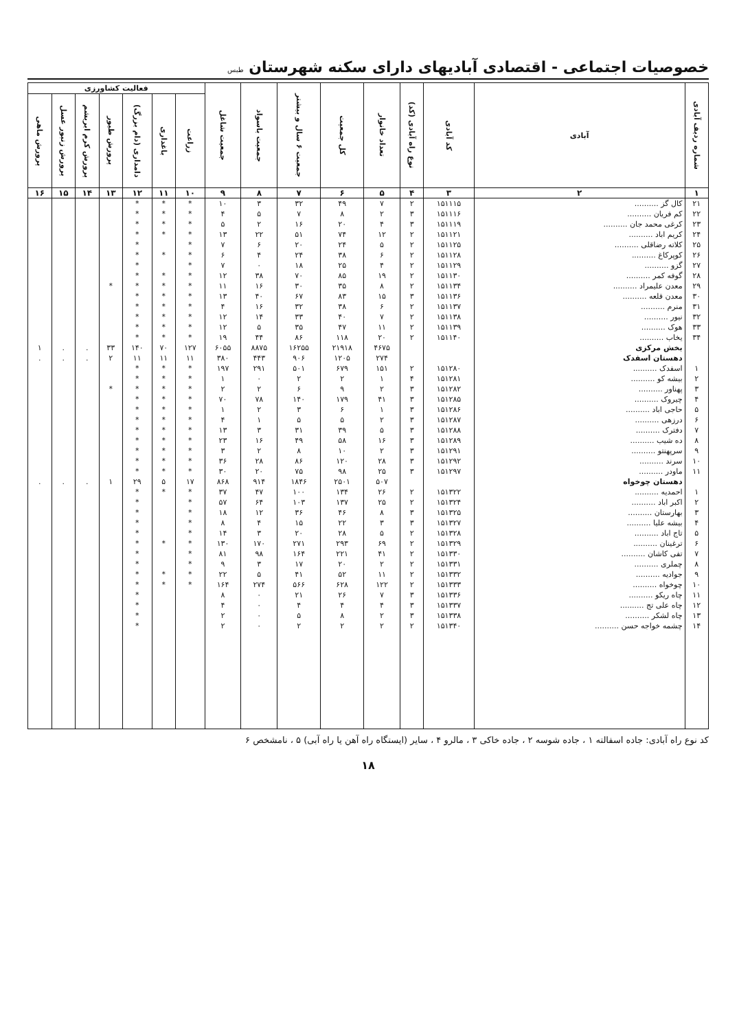خصوصیات اجتماعی - اقتصادی آبادیهای دارای سکنه شهرستان طبس
| شماره ردیف آبادی | آبادی | کد آبادی | نوع راه آبادی (کد) | تعداد خانوار | کل جمعیت | جمعیت ۶ سال و بیشتر | جمعیت باسواد | جمعیت شاغل | فعالیت کشاورزی | | | | | | |
| --- | --- | --- | --- | --- | --- | --- | --- | --- | --- | --- | --- | --- | --- | --- | --- |
| | | | | | | | | | زراعت | باغداری | دامداری (دام بزرگ) | پرورش طیور | پرورش کرم ابریشم | پرورش زنبور عسل | پرورش ماهی |
| ۱ | ۲ | ۳ | ۴ | ۵ | ۶ | ۷ | ۸ | ۹ | ۱۰ | ۱۱ | ۱۲ | ۱۳ | ۱۴ | ۱۵ | ۱۶ |
| ۲۱ | کال گز .......... | ۱۵۱۱۱۵ | ۲ | ۷ | ۴۹ | ۳۲ | ۳ | ۱۰ | * | * | * | | | | |
| ۲۲ | کم فریان .......... | ۱۵۱۱۱۶ | ۳ | ۲ | ۸ | ۷ | ۵ | ۴ | * | * | * | | | | |
| ۲۳ | کرغی محمد جان .......... | ۱۵۱۱۱۹ | ۳ | ۴ | ۲۰ | ۱۶ | ۲ | ۵ | * | * | * | | | | |
| ۲۴ | کریم اباد .......... | ۱۵۱۱۲۱ | ۲ | ۱۲ | ۷۴ | ۵۱ | ۲۲ | ۱۳ | * | * | * | | | | |
| ۲۵ | کلاته رضاقلی .......... | ۱۵۱۱۲۵ | ۲ | ۵ | ۲۴ | ۲۰ | ۶ | ۷ | * | | * | | | | |
| ۲۶ | کوپرکاغ .......... | ۱۵۱۱۲۸ | ۲ | ۶ | ۳۸ | ۲۴ | ۴ | ۶ | * | * | * | | | | |
| ۲۷ | گزو .......... | ۱۵۱۱۲۹ | ۲ | ۴ | ۲۵ | ۱۸ | ۰ | ۷ | * | | * | | | | |
| ۲۸ | گوفه کمر .......... | ۱۵۱۱۳۰ | ۲ | ۱۹ | ۸۵ | ۷۰ | ۳۸ | ۱۲ | * | * | * | | | | |
| ۲۹ | معدن علیمراد .......... | ۱۵۱۱۳۴ | ۲ | ۸ | ۳۵ | ۳۰ | ۱۶ | ۱۱ | * | * | * | * | | | |
| ۳۰ | معدن قلعه .......... | ۱۵۱۱۳۶ | ۳ | ۱۵ | ۸۳ | ۶۷ | ۴۰ | ۱۳ | * | * | * | | | | |
| ۳۱ | منرم .......... | ۱۵۱۱۳۷ | ۲ | ۶ | ۳۸ | ۳۲ | ۱۶ | ۴ | * | * | * | | | | |
| ۳۲ | نیور .......... | ۱۵۱۱۳۸ | ۲ | ۷ | ۴۰ | ۳۳ | ۱۴ | ۱۲ | * | * | * | | | | |
| ۳۳ | هوک .......... | ۱۵۱۱۳۹ | ۲ | ۱۱ | ۴۷ | ۳۵ | ۵ | ۱۲ | * | * | * | | | | |
| ۳۴ | یخاب .......... | ۱۵۱۱۴۰ | ۲ | ۲۰ | ۱۱۸ | ۸۶ | ۴۴ | ۱۹ | * | * | * | | | | |
| | بخش مرکزی | | | ۴۶۷۵ | ۲۱۹۱۸ | ۱۶۲۵۵ | ۸۸۷۵ | ۶۰۵۵ | ۱۲۷ | ۷۰ | ۱۴۰ | ۳۳ | . | . | ۱ |
| | دهستان اسفدک | | | ۲۷۴ | ۱۲۰۵ | ۹۰۶ | ۴۴۳ | ۳۸۰ | ۱۱ | ۱۱ | ۱۱ | ۲ | . | . | . |
| ۱ | اسفدک .......... | ۱۵۱۲۸۰ | ۲ | ۱۵۱ | ۶۷۹ | ۵۰۱ | ۲۹۱ | ۱۹۷ | * | * | * | | | | |
| ۲ | بیشه کو .......... | ۱۵۱۲۸۱ | ۴ | ۱ | ۲ | ۲ | ۰ | ۱ | * | * | * | | | | |
| ۳ | پهناور .......... | ۱۵۱۲۸۲ | ۳ | ۲ | ۹ | ۶ | ۲ | ۲ | * | * | * | * | | | |
| ۴ | چیروک .......... | ۱۵۱۲۸۵ | ۳ | ۴۱ | ۱۷۹ | ۱۴۰ | ۷۸ | ۷۰ | * | * | * | | | | |
| ۵ | حاجی اباد .......... | ۱۵۱۲۸۶ | ۳ | ۱ | ۶ | ۳ | ۲ | ۱ | * | * | * | | | | |
| ۶ | درزهی .......... | ۱۵۱۲۸۷ | ۳ | ۲ | ۵ | ۵ | ۱ | ۴ | * | * | * | | | | |
| ۷ | دفترک .......... | ۱۵۱۲۸۸ | ۳ | ۵ | ۳۹ | ۳۱ | ۳ | ۱۳ | * | * | * | | | | |
| ۸ | ده شیب .......... | ۱۵۱۲۸۹ | ۳ | ۱۶ | ۵۸ | ۴۹ | ۱۶ | ۲۳ | * | * | * | | | | |
| ۹ | سرپهنتو .......... | ۱۵۱۲۹۱ | ۳ | ۲ | ۱۰ | ۸ | ۲ | ۳ | * | * | * | | | | |
| ۱۰ | سرند .......... | ۱۵۱۲۹۲ | ۳ | ۲۸ | ۱۲۰ | ۸۶ | ۲۸ | ۳۶ | * | * | * | | | | |
| ۱۱ | ماودر .......... | ۱۵۱۲۹۷ | ۳ | ۲۵ | ۹۸ | ۷۵ | ۲۰ | ۳۰ | * | * | * | | | | |
| | دهستان چوخواه | | | ۵۰۷ | ۲۵۰۱ | ۱۸۴۶ | ۹۱۴ | ۸۶۸ | ۱۷ | ۵ | ۲۹ | ۱ | . | . | . |
| ۱ | احمدیه .......... | ۱۵۱۳۲۲ | ۲ | ۲۶ | ۱۳۴ | ۱۰۰ | ۴۷ | ۳۷ | * | * | * | | | | |
| ۲ | اکبر اباد .......... | ۱۵۱۳۲۴ | ۲ | ۲۵ | ۱۳۷ | ۱۰۳ | ۶۴ | ۵۷ | * | | * | | | | |
| ۳ | بهارستان .......... | ۱۵۱۳۲۵ | ۳ | ۸ | ۴۶ | ۳۶ | ۱۲ | ۱۸ | * | | * | | | | |
| ۴ | بیشه علیا .......... | ۱۵۱۳۲۷ | ۳ | ۳ | ۲۲ | ۱۵ | ۴ | ۸ | * | | * | | | | |
| ۵ | تاج اباد .......... | ۱۵۱۳۲۸ | ۲ | ۵ | ۲۸ | ۲۰ | ۳ | ۱۴ | * | | * | | | | |
| ۶ | ترغینان .......... | ۱۵۱۳۲۹ | ۲ | ۶۹ | ۲۹۳ | ۲۷۱ | ۱۷۰ | ۱۳۰ | * | * | * | | | | |
| ۷ | تفی کاشان .......... | ۱۵۱۳۳۰ | ۲ | ۴۱ | ۲۲۱ | ۱۶۴ | ۹۸ | ۸۱ | * | | * | | | | |
| ۸ | چملری .......... | ۱۵۱۳۳۱ | ۲ | ۲ | ۲۰ | ۱۷ | ۳ | ۹ | * | | * | | | | |
| ۹ | جوادیه .......... | ۱۵۱۳۳۲ | ۲ | ۱۱ | ۵۲ | ۴۱ | ۵ | ۲۲ | * | * | * | | | | |
| ۱۰ | چوخواه .......... | ۱۵۱۳۳۳ | ۲ | ۱۲۲ | ۶۲۸ | ۵۶۶ | ۲۷۴ | ۱۶۴ | * | * | * | | | | |
| ۱۱ | چاه ریکو .......... | ۱۵۱۳۳۶ | ۳ | ۷ | ۲۶ | ۲۱ | ۰ | ۸ | | | * | | | | |
| ۱۲ | چاه علی تج .......... | ۱۵۱۳۳۷ | ۳ | ۴ | ۴ | ۴ | ۰ | ۴ | | | * | | | | |
| ۱۳ | چاه لشکر .......... | ۱۵۱۳۳۸ | ۳ | ۲ | ۸ | ۵ | ۰ | ۲ | | | * | | | | |
| ۱۴ | چشمه خواجه حسن .......... | ۱۵۱۳۴۰ | ۲ | ۲ | ۲ | ۲ | ۰ | ۲ | | | * | | | | |
کد نوع راه آبادی: جاده اسفالته ۱ ، جاده شوسه ۲ ، جاده خاکی ۳ ، مالرو ۴ ، سایر (ایستگاه راه آهن یا راه آبی) ۵ ، نامشخص ۶
۱۸